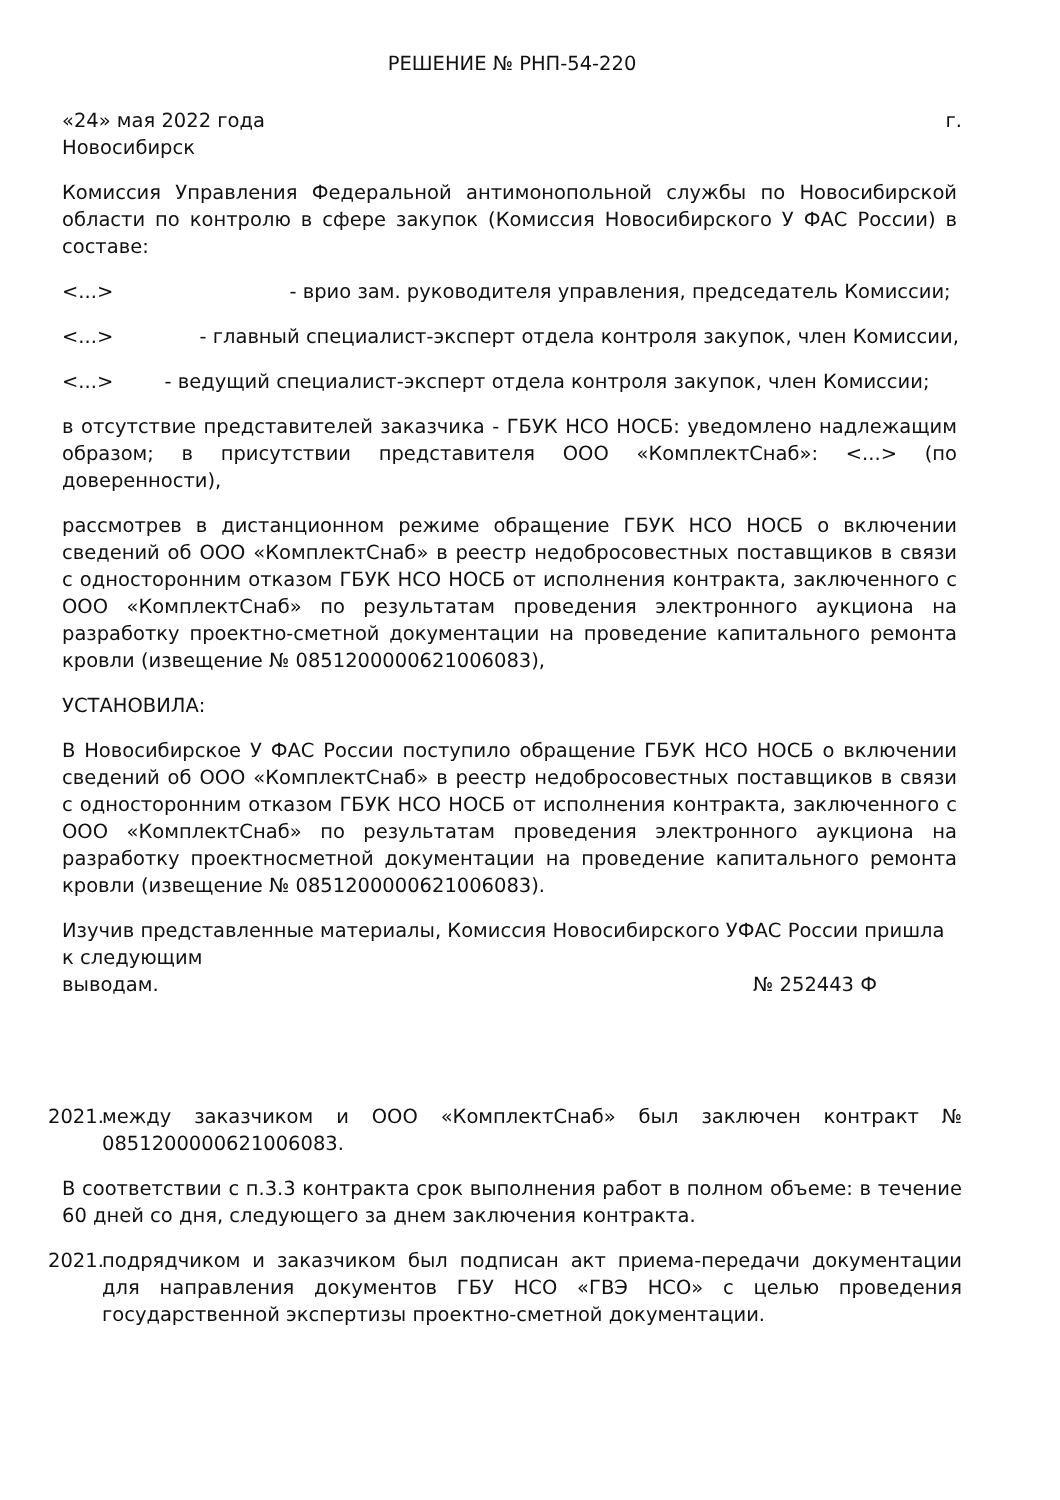РЕШЕНИЕ № РНП-54-220
«24» мая 2022 года г.
Новосибирск
Комиссия Управления Федеральной антимонопольной службы по Новосибирской области по контролю в сфере закупок (Комиссия Новосибирского У ФАС России) в составе:
<...> - врио зам. руководителя управления, председатель Комиссии;
<...> - главный специалист-эксперт отдела контроля закупок, член Комиссии,
<...> - ведущий специалист-эксперт отдела контроля закупок, член Комиссии;
в отсутствие представителей заказчика - ГБУК НСО НОСБ: уведомлено надлежащим образом; в присутствии представителя ООО «КомплектСнаб»: <...> (по доверенности),
рассмотрев в дистанционном режиме обращение ГБУК НСО НОСБ о включении сведений об ООО «КомплектСнаб» в реестр недобросовестных поставщиков в связи с односторонним отказом ГБУК НСО НОСБ от исполнения контракта, заключенного с ООО «КомплектСнаб» по результатам проведения электронного аукциона на разработку проектно-сметной документации на проведение капитального ремонта кровли (извещение № 0851200000621006083),
УСТАНОВИЛА:
В Новосибирское У ФАС России поступило обращение ГБУК НСО НОСБ о включении сведений об ООО «КомплектСнаб» в реестр недобросовестных поставщиков в связи с односторонним отказом ГБУК НСО НОСБ от исполнения контракта, заключенного с ООО «КомплектСнаб» по результатам проведения электронного аукциона на разработку проектносметной документации на проведение капитального ремонта кровли (извещение № 0851200000621006083).
Изучив представленные материалы, Комиссия Новосибирского УФАС России пришла к следующим
выводам. № 252443 Ф
2021. между заказчиком и ООО «КомплектСнаб» был заключен контракт № 0851200000621006083.
В соответствии с п.3.3 контракта срок выполнения работ в полном объеме: в течение 60 дней со дня, следующего за днем заключения контракта.
2021. подрядчиком и заказчиком был подписан акт приема-передачи документации для направления документов ГБУ НСО «ГВЭ НСО» с целью проведения государственной экспертизы проектно-сметной документации.